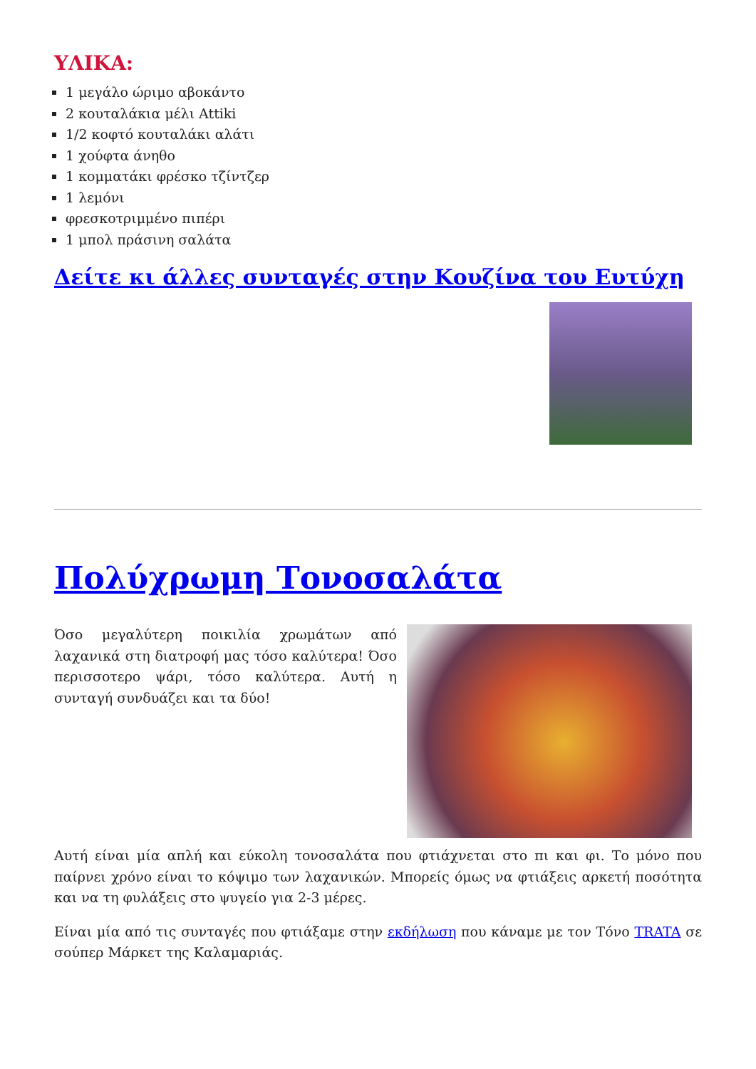ΥΛΙΚΑ:
1 μεγάλο ώριμο αβοκάντο
2 κουταλάκια μέλι Attiki
1/2 κοφτό κουταλάκι αλάτι
1 χούφτα άνηθο
1 κομματάκι φρέσκο τζίντζερ
1 λεμόνι
φρεσκοτριμμένο πιπέρι
1 μπολ πράσινη σαλάτα
Δείτε κι άλλες συνταγές στην Κουζίνα του Ευτύχη
Πολύχρωμη Τονοσαλάτα
Όσο μεγαλύτερη ποικιλία χρωμάτων από λαχανικά στη διατροφή μας τόσο καλύτερα! Όσο περισσοτερο ψάρι, τόσο καλύτερα. Αυτή η συνταγή συνδυάζει και τα δύο!
Αυτή είναι μία απλή και εύκολη τονοσαλάτα που φτιάχνεται στο πι και φι. Το μόνο που παίρνει χρόνο είναι το κόψιμο των λαχανικών. Μπορείς όμως να φτιάξεις αρκετή ποσότητα και να τη φυλάξεις στο ψυγείο για 2-3 μέρες.
Είναι μία από τις συνταγές που φτιάξαμε στην εκδήλωση που κάναμε με τον Τόνο TRATA σε σούπερ Μάρκετ της Καλαμαριάς.